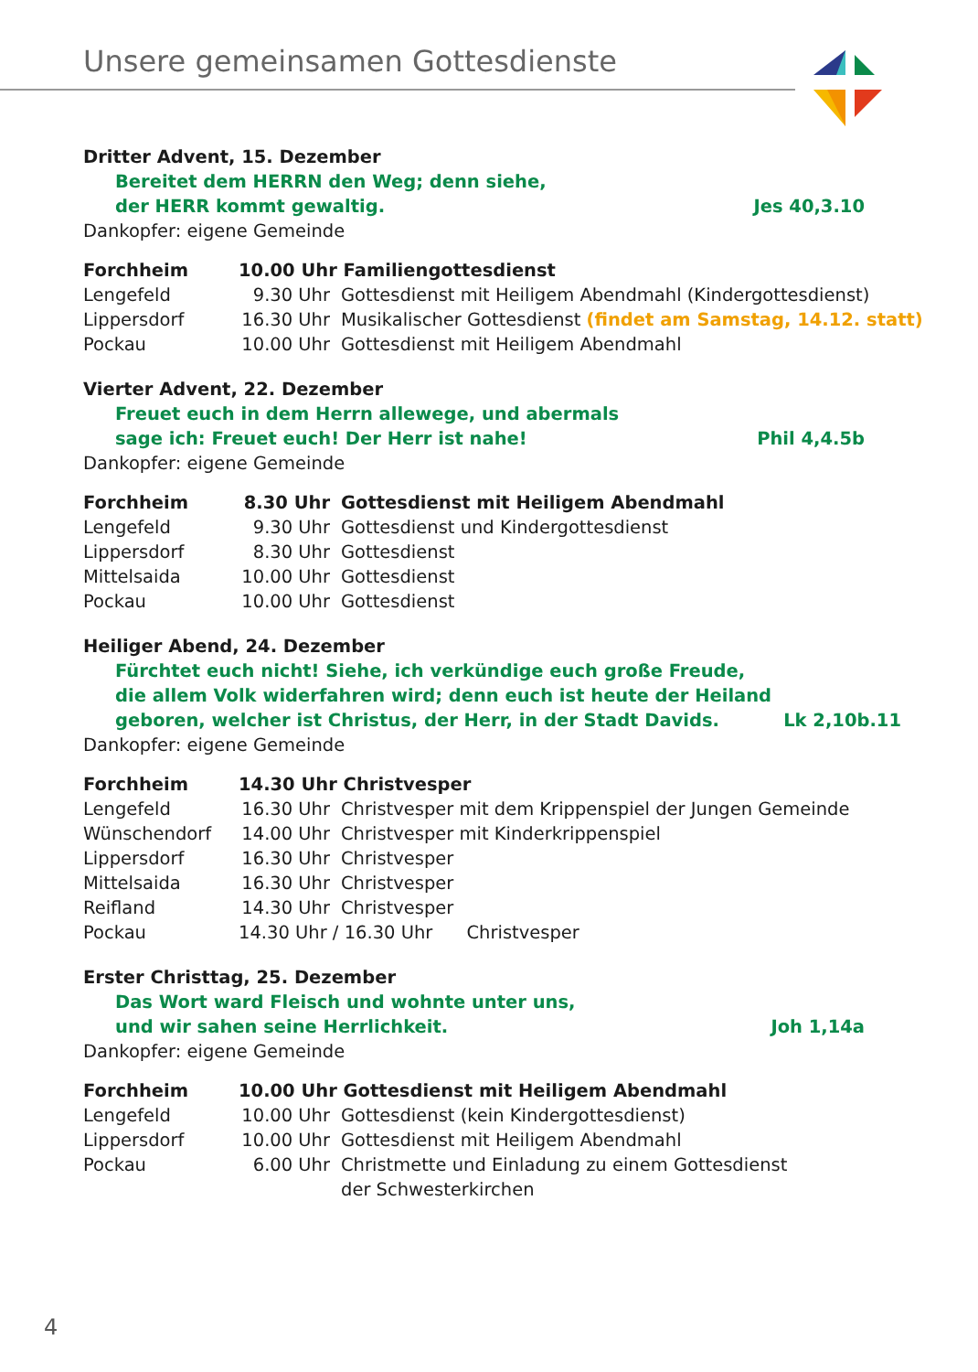Unsere gemeinsamen Gottesdienste
Dritter Advent, 15. Dezember
Bereitet dem HERRN den Weg; denn siehe,
der HERR kommt gewaltig. Jes 40,3.10
Dankopfer: eigene Gemeinde
| Forchheim | 10.00 Uhr Familiengottesdienst | |
| Lengefeld | 9.30 Uhr | Gottesdienst mit Heiligem Abendmahl (Kindergottesdienst) |
| Lippersdorf | 16.30 Uhr | Musikalischer Gottesdienst (findet am Samstag, 14.12. statt) |
| Pockau | 10.00 Uhr | Gottesdienst mit Heiligem Abendmahl |
Vierter Advent, 22. Dezember
Freuet euch in dem Herrn allewege, und abermals
sage ich: Freuet euch! Der Herr ist nahe! Phil 4,4.5b
Dankopfer: eigene Gemeinde
| Forchheim | 8.30 Uhr | Gottesdienst mit Heiligem Abendmahl |
| Lengefeld | 9.30 Uhr | Gottesdienst und Kindergottesdienst |
| Lippersdorf | 8.30 Uhr | Gottesdienst |
| Mittelsaida | 10.00 Uhr | Gottesdienst |
| Pockau | 10.00 Uhr | Gottesdienst |
Heiliger Abend, 24. Dezember
Fürchtet euch nicht! Siehe, ich verkündige euch große Freude,
die allem Volk widerfahren wird; denn euch ist heute der Heiland
geboren, welcher ist Christus, der Herr, in der Stadt Davids. Lk 2,10b.11
Dankopfer: eigene Gemeinde
| Forchheim | 14.30 Uhr Christvesper | |
| Lengefeld | 16.30 Uhr | Christvesper mit dem Krippenspiel der Jungen Gemeinde |
| Wünschendorf | 14.00 Uhr | Christvesper mit Kinderkrippenspiel |
| Lippersdorf | 16.30 Uhr | Christvesper |
| Mittelsaida | 16.30 Uhr | Christvesper |
| Reifland | 14.30 Uhr | Christvesper |
| Pockau | 14.30 Uhr / 16.30 Uhr Christvesper | |
Erster Christtag, 25. Dezember
Das Wort ward Fleisch und wohnte unter uns,
und wir sahen seine Herrlichkeit. Joh 1,14a
Dankopfer: eigene Gemeinde
| Forchheim | 10.00 Uhr Gottesdienst mit Heiligem Abendmahl | |
| Lengefeld | 10.00 Uhr | Gottesdienst (kein Kindergottesdienst) |
| Lippersdorf | 10.00 Uhr | Gottesdienst mit Heiligem Abendmahl |
| Pockau | 6.00 Uhr | Christmette und Einladung zu einem Gottesdienst der Schwesterkirchen |
4